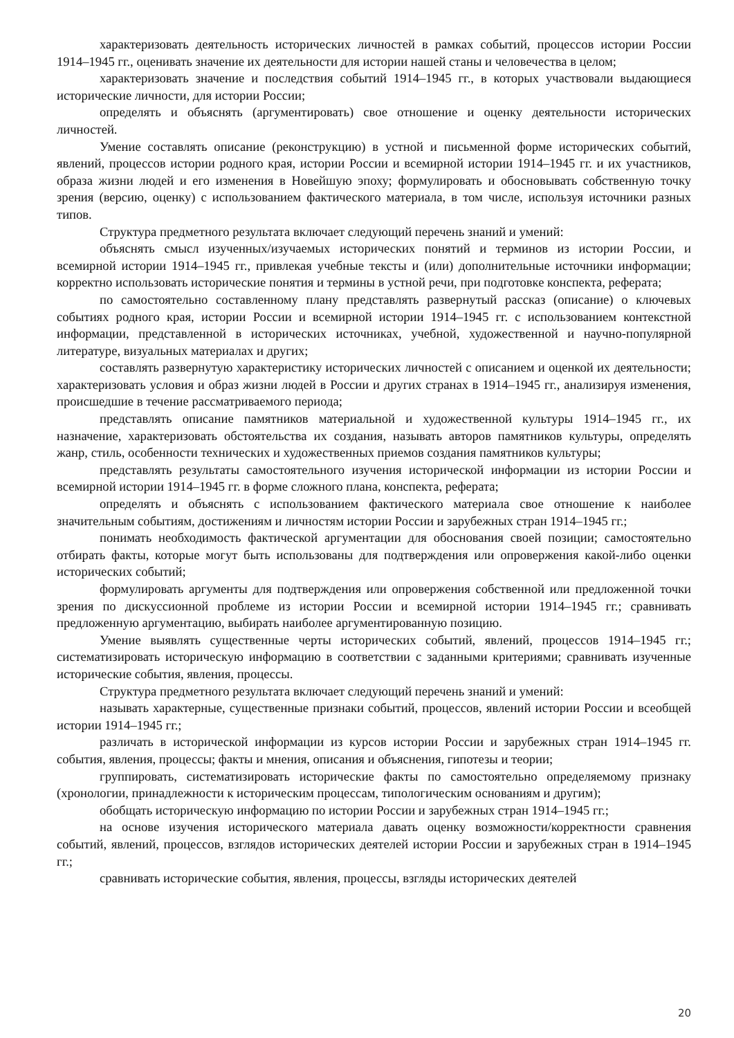характеризовать деятельность исторических личностей в рамках событий, процессов истории России 1914–1945 гг., оценивать значение их деятельности для истории нашей станы и человечества в целом;
характеризовать значение и последствия событий 1914–1945 гг., в которых участвовали выдающиеся исторические личности, для истории России;
определять и объяснять (аргументировать) свое отношение и оценку деятельности исторических личностей.
Умение составлять описание (реконструкцию) в устной и письменной форме исторических событий, явлений, процессов истории родного края, истории России и всемирной истории 1914–1945 гг. и их участников, образа жизни людей и его изменения в Новейшую эпоху; формулировать и обосновывать собственную точку зрения (версию, оценку) с использованием фактического материала, в том числе, используя источники разных типов.
Структура предметного результата включает следующий перечень знаний и умений:
объяснять смысл изученных/изучаемых исторических понятий и терминов из истории России, и всемирной истории 1914–1945 гг., привлекая учебные тексты и (или) дополнительные источники информации; корректно использовать исторические понятия и термины в устной речи, при подготовке конспекта, реферата;
по самостоятельно составленному плану представлять развернутый рассказ (описание) о ключевых событиях родного края, истории России и всемирной истории 1914–1945 гг. с использованием контекстной информации, представленной в исторических источниках, учебной, художественной и научно-популярной литературе, визуальных материалах и других;
составлять развернутую характеристику исторических личностей с описанием и оценкой их деятельности; характеризовать условия и образ жизни людей в России и других странах в 1914–1945 гг., анализируя изменения, происшедшие в течение рассматриваемого периода;
представлять описание памятников материальной и художественной культуры 1914–1945 гг., их назначение, характеризовать обстоятельства их создания, называть авторов памятников культуры, определять жанр, стиль, особенности технических и художественных приемов создания памятников культуры;
представлять результаты самостоятельного изучения исторической информации из истории России и всемирной истории 1914–1945 гг. в форме сложного плана, конспекта, реферата;
определять и объяснять с использованием фактического материала свое отношение к наиболее значительным событиям, достижениям и личностям истории России и зарубежных стран 1914–1945 гг.;
понимать необходимость фактической аргументации для обоснования своей позиции; самостоятельно отбирать факты, которые могут быть использованы для подтверждения или опровержения какой-либо оценки исторических событий;
формулировать аргументы для подтверждения или опровержения собственной или предложенной точки зрения по дискуссионной проблеме из истории России и всемирной истории 1914–1945 гг.; сравнивать предложенную аргументацию, выбирать наиболее аргументированную позицию.
Умение выявлять существенные черты исторических событий, явлений, процессов 1914–1945 гг.; систематизировать историческую информацию в соответствии с заданными критериями; сравнивать изученные исторические события, явления, процессы.
Структура предметного результата включает следующий перечень знаний и умений:
называть характерные, существенные признаки событий, процессов, явлений истории России и всеобщей истории 1914–1945 гг.;
различать в исторической информации из курсов истории России и зарубежных стран 1914–1945 гг. события, явления, процессы; факты и мнения, описания и объяснения, гипотезы и теории;
группировать, систематизировать исторические факты по самостоятельно определяемому признаку (хронологии, принадлежности к историческим процессам, типологическим основаниям и другим);
обобщать историческую информацию по истории России и зарубежных стран 1914–1945 гг.;
на основе изучения исторического материала давать оценку возможности/корректности сравнения событий, явлений, процессов, взглядов исторических деятелей истории России и зарубежных стран в 1914–1945 гг.;
сравнивать исторические события, явления, процессы, взгляды исторических деятелей
20